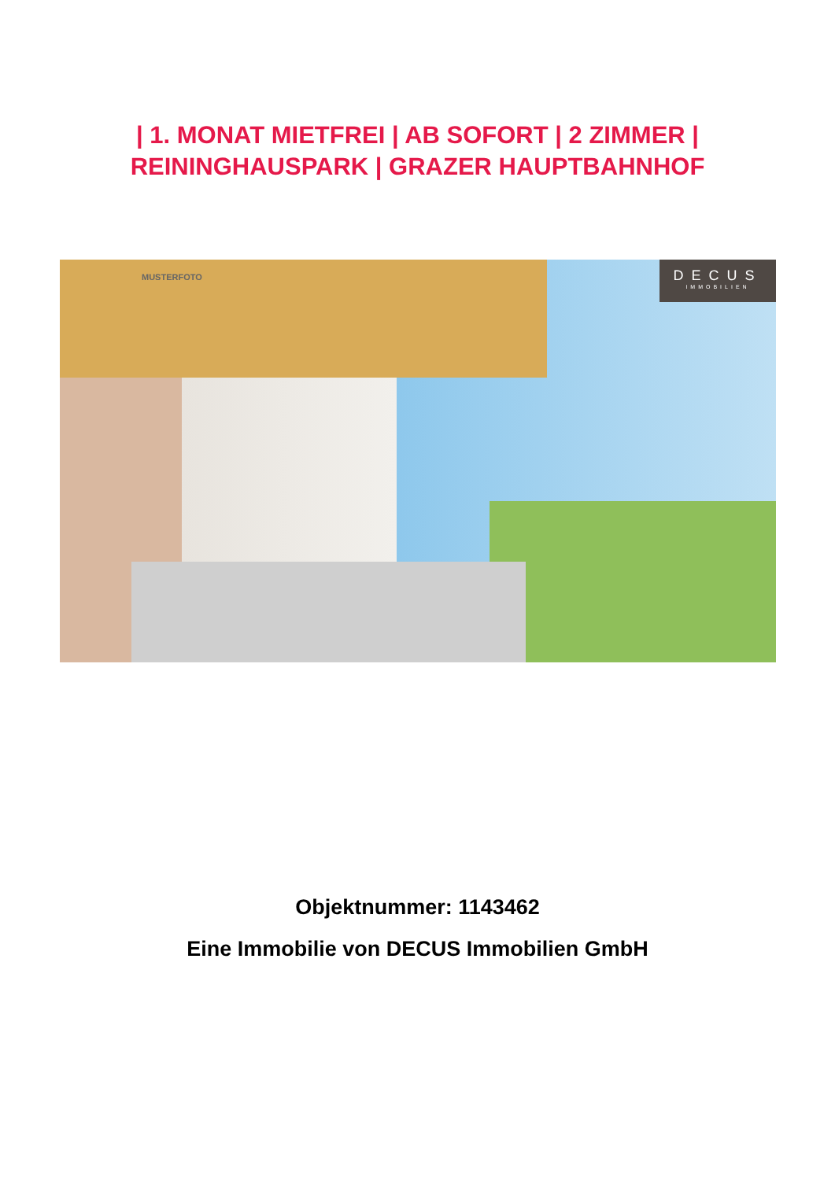| 1. MONAT MIETFREI | AB SOFORT | 2 ZIMMER |
REININGHAUSPARK | GRAZER HAUPTBAHNHOF
MUSTERFOTO
DECUS
IMMOBILIEN
Objektnummer: 1143462
Eine Immobilie von DECUS Immobilien GmbH